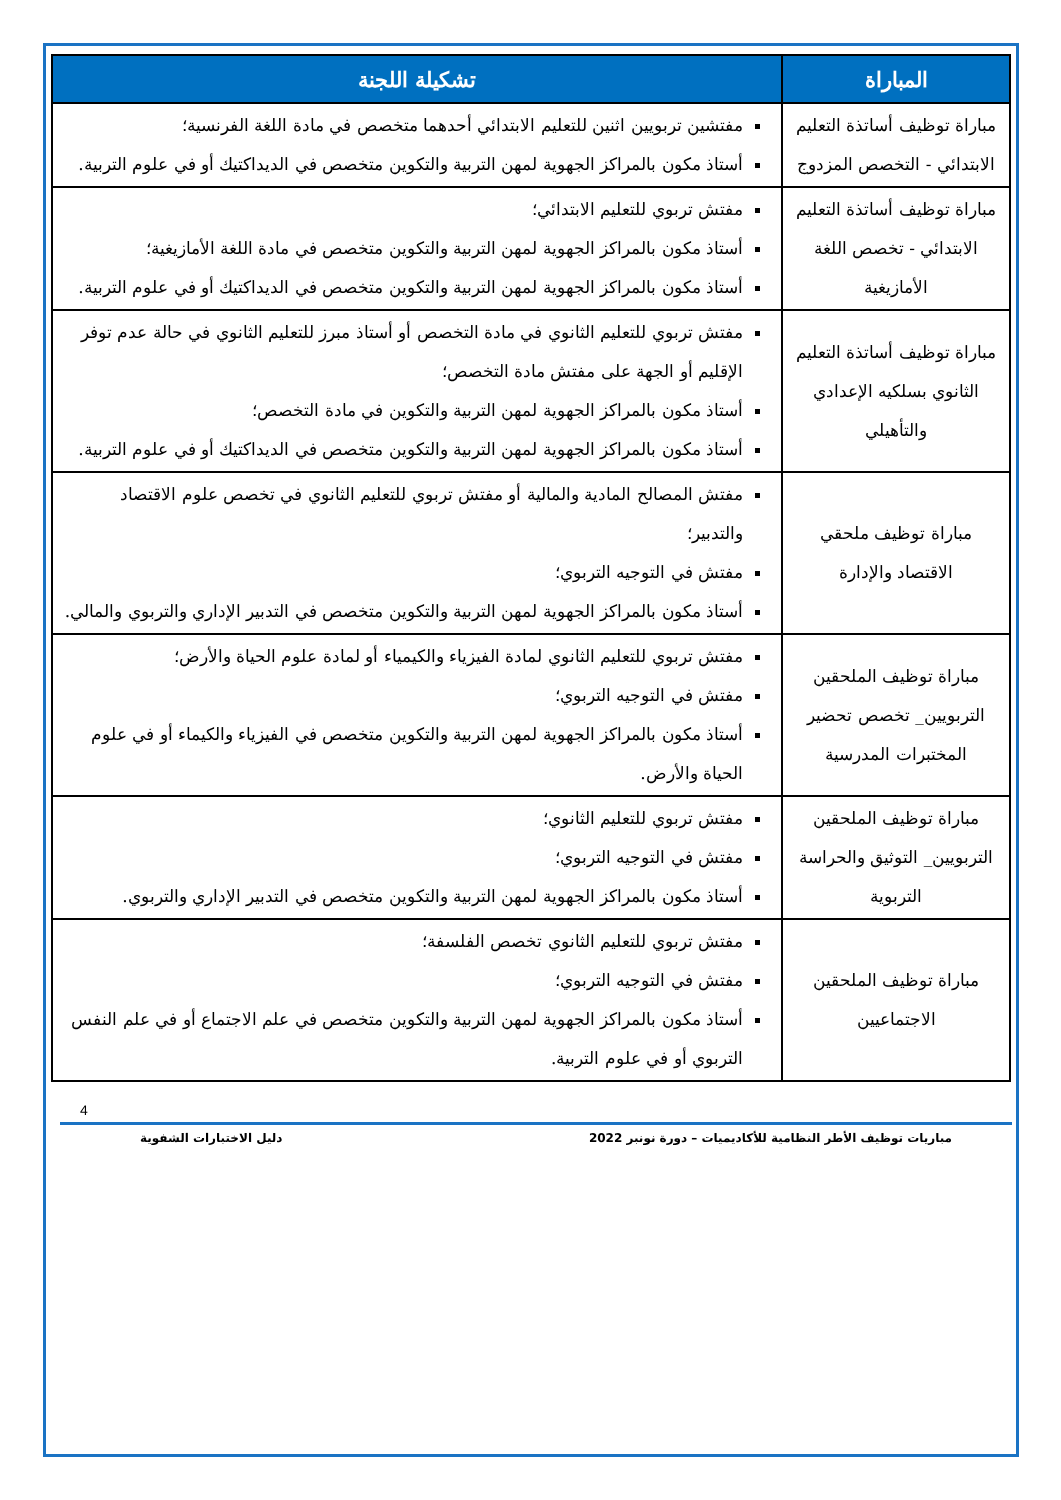| المباراة | تشكيلة اللجنة |
| --- | --- |
| مباراة توظيف أساتذة التعليم الابتدائي - التخصص المزدوج | مفتشين تربويين اثنين للتعليم الابتدائي أحدهما متخصص في مادة اللغة الفرنسية؛ أستاذ مكون بالمراكز الجهوية لمهن التربية والتكوين متخصص في الديداكتيك أو في علوم التربية. |
| مباراة توظيف أساتذة التعليم الابتدائي - تخصص اللغة الأمازيغية | مفتش تربوي للتعليم الابتدائي؛ أستاذ مكون بالمراكز الجهوية لمهن التربية والتكوين متخصص في مادة اللغة الأمازيغية؛ أستاذ مكون بالمراكز الجهوية لمهن التربية والتكوين متخصص في الديداكتيك أو في علوم التربية. |
| مباراة توظيف أساتذة التعليم الثانوي بسلكيه الإعدادي والتأهيلي | مفتش تربوي للتعليم الثانوي في مادة التخصص أو أستاذ مبرز للتعليم الثانوي في حالة عدم توفر الإقليم أو الجهة على مفتش مادة التخصص؛ أستاذ مكون بالمراكز الجهوية لمهن التربية والتكوين في مادة التخصص؛ أستاذ مكون بالمراكز الجهوية لمهن التربية والتكوين متخصص في الديداكتيك أو في علوم التربية. |
| مباراة توظيف ملحقي الاقتصاد والإدارة | مفتش المصالح المادية والمالية أو مفتش تربوي للتعليم الثانوي في تخصص علوم الاقتصاد والتدبير؛ مفتش في التوجيه التربوي؛ أستاذ مكون بالمراكز الجهوية لمهن التربية والتكوين متخصص في التدبير الإداري والتربوي والمالي. |
| مباراة توظيف الملحقين التربويين_ تخصص تحضير المختبرات المدرسية | مفتش تربوي للتعليم الثانوي لمادة الفيزياء والكيمياء أو لمادة علوم الحياة والأرض؛ مفتش في التوجيه التربوي؛ أستاذ مكون بالمراكز الجهوية لمهن التربية والتكوين متخصص في الفيزياء والكيماء أو في علوم الحياة والأرض. |
| مباراة توظيف الملحقين التربويين_ التوثيق والحراسة التربوية | مفتش تربوي للتعليم الثانوي؛ مفتش في التوجيه التربوي؛ أستاذ مكون بالمراكز الجهوية لمهن التربية والتكوين متخصص في التدبير الإداري والتربوي. |
| مباراة توظيف الملحقين الاجتماعيين | مفتش تربوي للتعليم الثانوي تخصص الفلسفة؛ مفتش في التوجيه التربوي؛ أستاذ مكون بالمراكز الجهوية لمهن التربية والتكوين متخصص في علم الاجتماع أو في علم النفس التربوي أو في علوم التربية. |
4
مباريات توظيف الأطر النظامية للأكاديميات – دورة نونبر 2022 دليل الاختبارات الشفوية